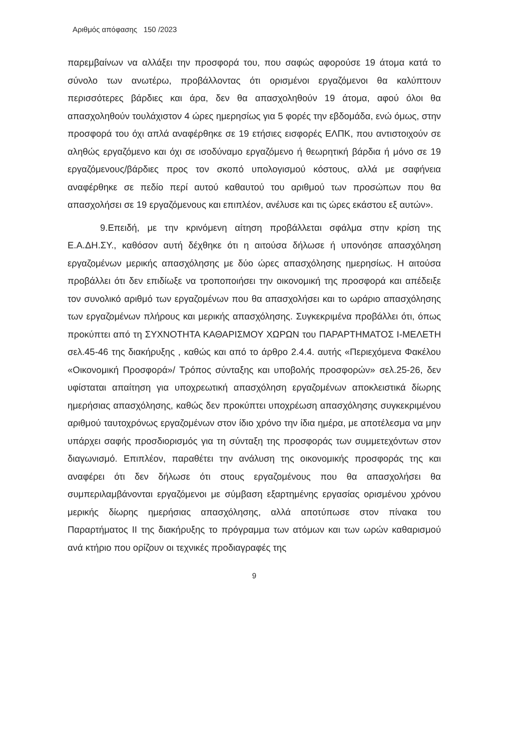Αριθμός απόφασης 150 /2023
παρεμβαίνων να αλλάξει την προσφορά του, που σαφώς αφορούσε 19 άτομα κατά το σύνολο των ανωτέρω, προβάλλοντας ότι ορισμένοι εργαζόμενοι θα καλύπτουν περισσότερες βάρδιες και άρα, δεν θα απασχοληθούν 19 άτομα, αφού όλοι θα απασχοληθούν τουλάχιστον 4 ώρες ημερησίως για 5 φορές την εβδομάδα, ενώ όμως, στην προσφορά του όχι απλά αναφέρθηκε σε 19 ετήσιες εισφορές ΕΛΠΚ, που αντιστοιχούν σε αληθώς εργαζόμενο και όχι σε ισοδύναμο εργαζόμενο ή θεωρητική βάρδια ή μόνο σε 19 εργαζόμενους/βάρδιες προς τον σκοπό υπολογισμού κόστους, αλλά με σαφήνεια αναφέρθηκε σε πεδίο περί αυτού καθαυτού του αριθμού των προσώπων που θα απασχολήσει σε 19 εργαζόμενους και επιπλέον, ανέλυσε και τις ώρες εκάστου εξ αυτών».
9.Επειδή, με την κρινόμενη αίτηση προβάλλεται σφάλμα στην κρίση της Ε.Α.ΔΗ.ΣΥ., καθόσον αυτή δέχθηκε ότι η αιτούσα δήλωσε ή υπονόησε απασχόληση εργαζομένων μερικής απασχόλησης με δύο ώρες απασχόλησης ημερησίως. Η αιτούσα προβάλλει ότι δεν επιδίωξε να τροποποιήσει την οικονομική της προσφορά και απέδειξε τον συνολικό αριθμό των εργαζομένων που θα απασχολήσει και το ωράριο απασχόλησης των εργαζομένων πλήρους και μερικής απασχόλησης. Συγκεκριμένα προβάλλει ότι, όπως προκύπτει από τη ΣΥΧΝΟΤΗΤΑ ΚΑΘΑΡΙΣΜΟΥ ΧΩΡΩΝ του ΠΑΡΑΡΤΗΜΑΤΟΣ Ι-ΜΕΛΕΤΗ σελ.45-46 της διακήρυξης , καθώς και από το άρθρο 2.4.4. αυτής «Περιεχόμενα Φακέλου «Οικονομική Προσφορά»/ Τρόπος σύνταξης και υποβολής προσφορών» σελ.25-26, δεν υφίσταται απαίτηση για υποχρεωτική απασχόληση εργαζομένων αποκλειστικά δίωρης ημερήσιας απασχόλησης, καθώς δεν προκύπτει υποχρέωση απασχόλησης συγκεκριμένου αριθμού ταυτοχρόνως εργαζομένων στον ίδιο χρόνο την ίδια ημέρα, με αποτέλεσμα να μην υπάρχει σαφής προσδιορισμός για τη σύνταξη της προσφοράς των συμμετεχόντων στον διαγωνισμό. Επιπλέον, παραθέτει την ανάλυση της οικονομικής προσφοράς της και αναφέρει ότι δεν δήλωσε ότι στους εργαζομένους που θα απασχολήσει θα συμπεριλαμβάνονται εργαζόμενοι με σύμβαση εξαρτημένης εργασίας ορισμένου χρόνου μερικής δίωρης ημερήσιας απασχόλησης, αλλά αποτύπωσε στον πίνακα του Παραρτήματος ΙΙ της διακήρυξης το πρόγραμμα των ατόμων και των ωρών καθαρισμού ανά κτήριο που ορίζουν οι τεχνικές προδιαγραφές της
9